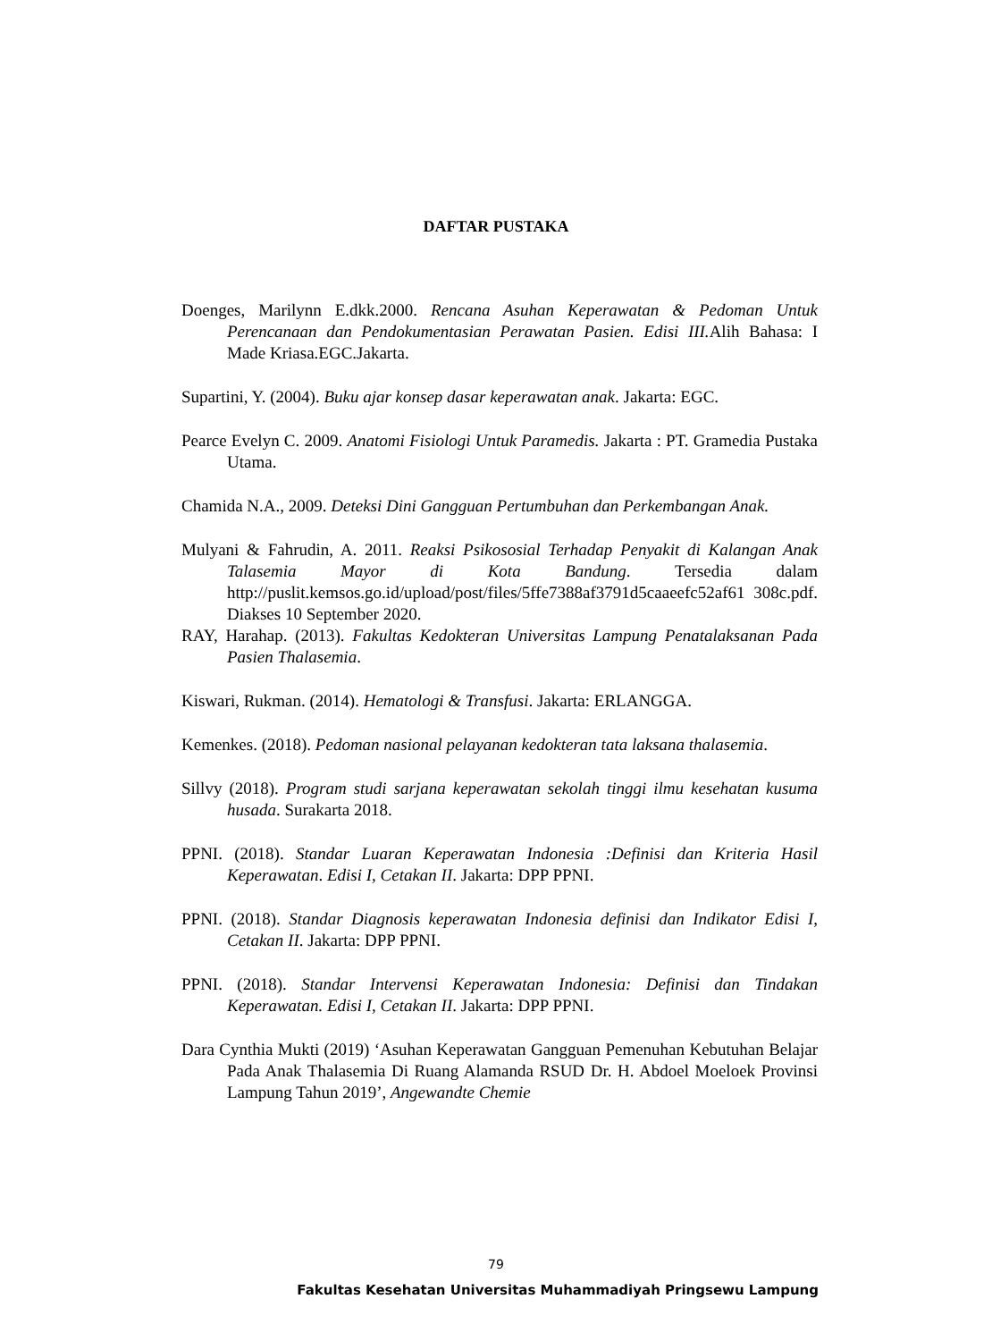DAFTAR PUSTAKA
Doenges, Marilynn E.dkk.2000. Rencana Asuhan Keperawatan & Pedoman Untuk Perencanaan dan Pendokumentasian Perawatan Pasien. Edisi III. Alih Bahasa: I Made Kriasa.EGC.Jakarta.
Supartini, Y. (2004). Buku ajar konsep dasar keperawatan anak. Jakarta: EGC.
Pearce Evelyn C. 2009. Anatomi Fisiologi Untuk Paramedis. Jakarta : PT. Gramedia Pustaka Utama.
Chamida N.A., 2009. Deteksi Dini Gangguan Pertumbuhan dan Perkembangan Anak.
Mulyani & Fahrudin, A. 2011. Reaksi Psikososial Terhadap Penyakit di Kalangan Anak Talasemia Mayor di Kota Bandung. Tersedia dalam http://puslit.kemsos.go.id/upload/post/files/5ffe7388af3791d5caaeefc52af61 308c.pdf. Diakses 10 September 2020.
RAY, Harahap. (2013). Fakultas Kedokteran Universitas Lampung Penatalaksanan Pada Pasien Thalasemia.
Kiswari, Rukman. (2014). Hematologi & Transfusi. Jakarta: ERLANGGA.
Kemenkes. (2018). Pedoman nasional pelayanan kedokteran tata laksana thalasemia.
Sillvy (2018). Program studi sarjana keperawatan sekolah tinggi ilmu kesehatan kusuma husada. Surakarta 2018.
PPNI. (2018). Standar Luaran Keperawatan Indonesia :Definisi dan Kriteria Hasil Keperawatan. Edisi I, Cetakan II. Jakarta: DPP PPNI.
PPNI. (2018). Standar Diagnosis keperawatan Indonesia definisi dan Indikator Edisi I, Cetakan II. Jakarta: DPP PPNI.
PPNI. (2018). Standar Intervensi Keperawatan Indonesia: Definisi dan Tindakan Keperawatan. Edisi I, Cetakan II. Jakarta: DPP PPNI.
Dara Cynthia Mukti (2019) ‘Asuhan Keperawatan Gangguan Pemenuhan Kebutuhan Belajar Pada Anak Thalasemia Di Ruang Alamanda RSUD Dr. H. Abdoel Moeloek Provinsi Lampung Tahun 2019’, Angewandte Chemie
79
Fakultas Kesehatan Universitas Muhammadiyah Pringsewu Lampung